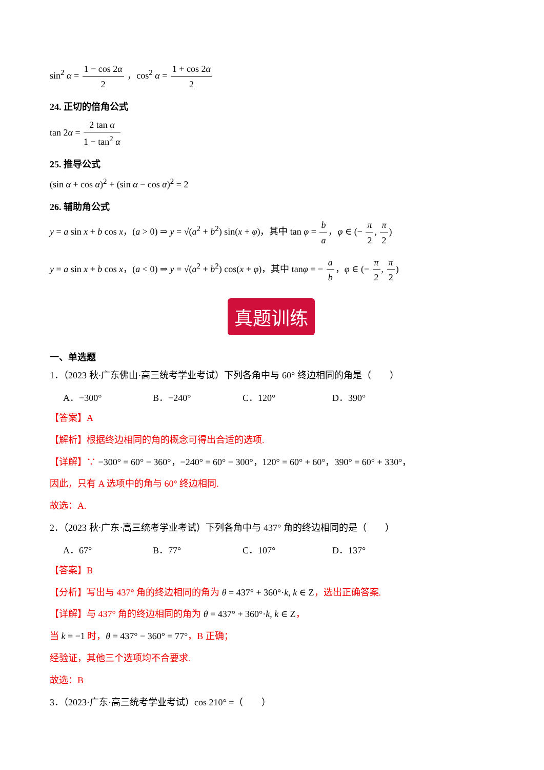sin<sup>2</sup> α = 1 − cos 2α 2 ，cos<sup>2</sup> α = 1 + cos 2α 2
24. 正切的倍角公式
tan 2α = 2 tan α 1 − tan<sup>2</sup> α
25. 推导公式
(sin α + cos α)<sup>2</sup> + (sin α − cos α)<sup>2</sup> = 2
26. 辅助角公式
y = a sin x + b cos x，(a > 0) ⇒ y = √(a<sup>2</sup> + b<sup>2</sup>) sin(x + φ)，其中 tan φ = b a，φ ∈ (− π 2, π 2)
y = a sin x + b cos x，(a < 0) ⇒ y = √(a<sup>2</sup> + b<sup>2</sup>) cos(x + φ)，其中 tanφ = − a b，φ ∈ (− π 2, π 2)
真题训练
一、单选题
1．（2023 秋·广东佛山·高三统考学业考试）下列各角中与 60° 终边相同的角是（　　）
A．−300° B．−240° C．120° D．390°
【答案】A
【解析】根据终边相同的角的概念可得出合适的选项.
【详解】∵ −300° = 60° − 360°，−240° = 60° − 300°，120° = 60° + 60°，390° = 60° + 330°，
因此，只有 A 选项中的角与 60° 终边相同.
故选：A.
2．（2023 秋·广东·高三统考学业考试）下列各角中与 437° 角的终边相同的是（　　）
A．67° B．77° C．107° D．137°
【答案】B
【分析】写出与 437° 角的终边相同的角为 θ = 437° + 360°·k, k ∈ Z，选出正确答案.
【详解】与 437° 角的终边相同的角为 θ = 437° + 360°·k, k ∈ Z，
当 k = −1 时，θ = 437° − 360° = 77°，B 正确；
经验证，其他三个选项均不合要求.
故选：B
3．（2023·广东·高三统考学业考试）cos 210° =（　　）